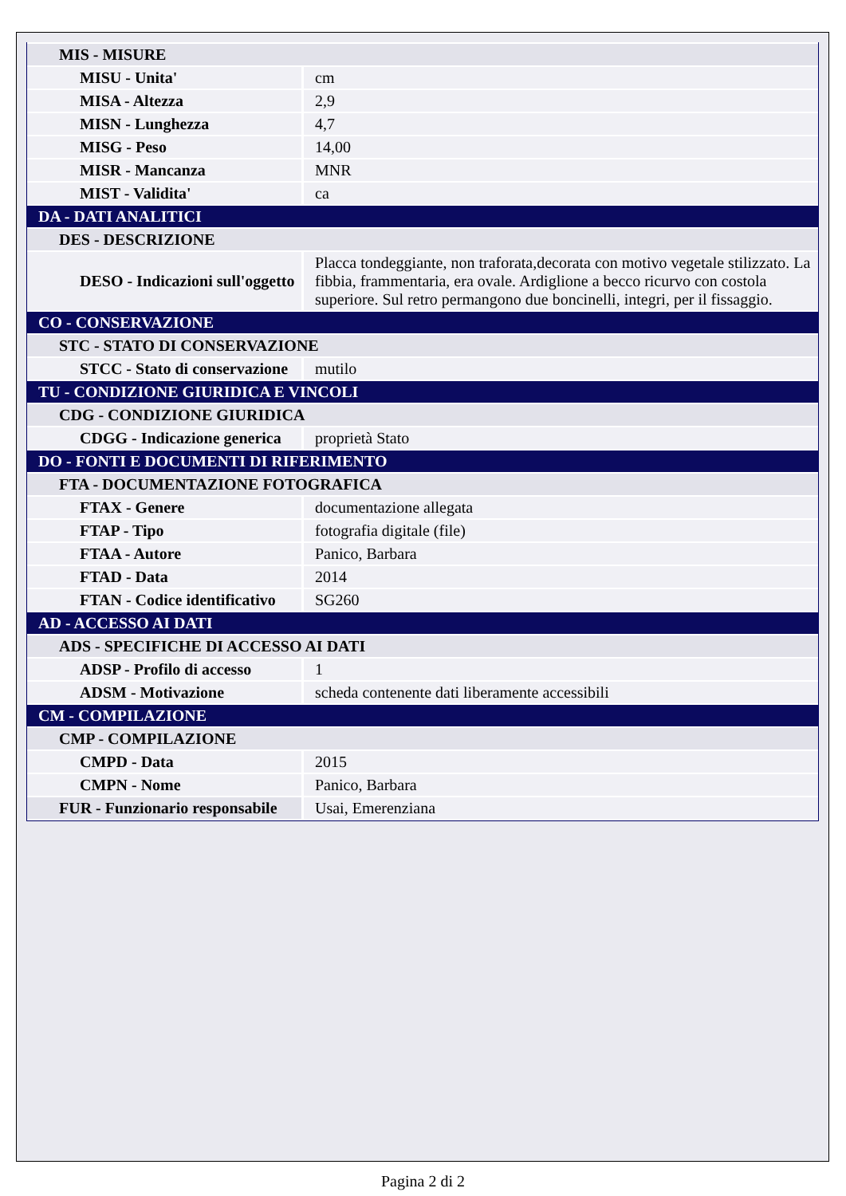| MIS - MISURE | |
| MISU - Unita' | cm |
| MISA - Altezza | 2,9 |
| MISN - Lunghezza | 4,7 |
| MISG - Peso | 14,00 |
| MISR - Mancanza | MNR |
| MIST - Validita' | ca |
| DA - DATI ANALITICI | |
| DES - DESCRIZIONE | |
| DESO - Indicazioni sull'oggetto | Placca tondeggiante, non traforata,decorata con motivo vegetale stilizzato. La fibbia, frammentaria, era ovale. Ardiglione a becco ricurvo con costola superiore. Sul retro permangono due boncinelli, integri, per il fissaggio. |
| CO - CONSERVAZIONE | |
| STC - STATO DI CONSERVAZIONE | |
| STCC - Stato di conservazione | mutilo |
| TU - CONDIZIONE GIURIDICA E VINCOLI | |
| CDG - CONDIZIONE GIURIDICA | |
| CDGG - Indicazione generica | proprietà Stato |
| DO - FONTI E DOCUMENTI DI RIFERIMENTO | |
| FTA - DOCUMENTAZIONE FOTOGRAFICA | |
| FTAX - Genere | documentazione allegata |
| FTAP - Tipo | fotografia digitale (file) |
| FTAA - Autore | Panico, Barbara |
| FTAD - Data | 2014 |
| FTAN - Codice identificativo | SG260 |
| AD - ACCESSO AI DATI | |
| ADS - SPECIFICHE DI ACCESSO AI DATI | |
| ADSP - Profilo di accesso | 1 |
| ADSM - Motivazione | scheda contenente dati liberamente accessibili |
| CM - COMPILAZIONE | |
| CMP - COMPILAZIONE | |
| CMPD - Data | 2015 |
| CMPN - Nome | Panico, Barbara |
| FUR - Funzionario responsabile | Usai, Emerenziana |
Pagina 2 di 2